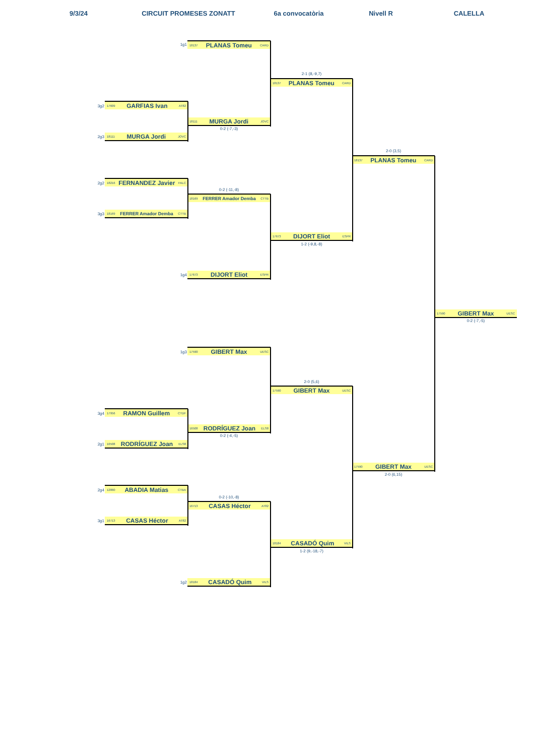9/3/24
CIRCUIT PROMESES ZONATT
6a convocatòria
Nivell R
CALELLA
1g1
18137 PLANAS Tomeu CARD
2-1 (8,-9,7)
18137 PLANAS Tomeu CARD
3g2
17609 GARFIAS Ivan AT82
18111 MURGA Jordi JOVC
0-2 (-7,-3)
2g3
18111 MURGA Jordi JOVC
2-0 (3,5)
18137 PLANAS Tomeu CARD
2g2
18216 FERNANDEZ Javier FALC
0-2 (-11,-8)
18169 FERRER Amador Demba CTTB
3g3
18169 FERRER Amador Demba CTTB
17673 DIJORT Eliot ESPR
1-2 (-9,8,-8)
1g4
17673 DIJORT Eliot ESPR
17590 GIBERT Max UESC
0-2 (-7,-5)
1g3
17590 GIBERT Max UESC
2-0 (5,6)
17590 GIBERT Max UESC
3g4
17956 RAMON Guillem CTDF
16508 RODRÍGUEZ Joan ELS8
0-2 (-4,-5)
2g1
16508 RODRÍGUEZ Joan ELS8
17590 GIBERT Max UESC
2-0 (6,15)
2g4
12860 ABADIA Matias CTBA
0-2 (-10,-8)
16713 CASAS Héctor AT82
3g1
16713 CASAS Héctor AT82
18184 CASADÓ Quim VILS
1-2 (9,-18,-7)
1g2
18184 CASADÓ Quim VILS